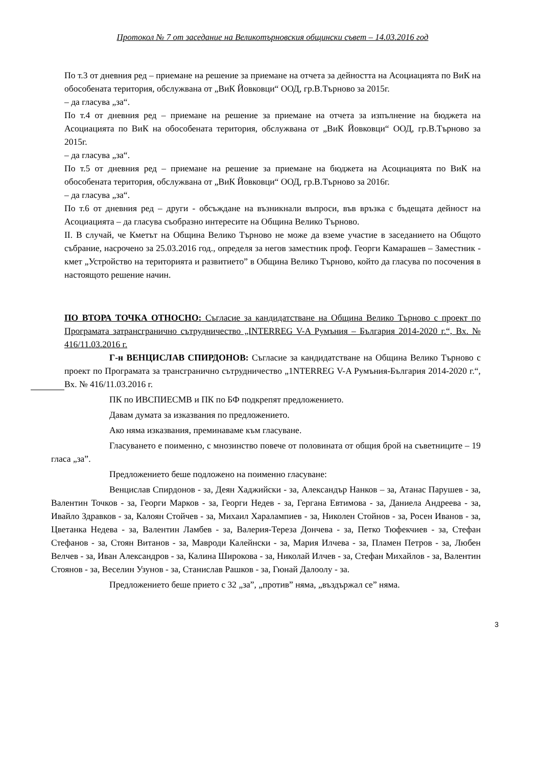Протокол № 7 от заседание на Великотърновския общински съвет – 14.03.2016 год
По т.3 от дневния ред – приемане на решение за приемане на отчета за дейността на Асоциацията по ВиК на обособената територия, обслужвана от „ВиК Йовковци“ ООД, гр.В.Търново за 2015г.
– да гласува „за“.
По т.4 от дневния ред – приемане на решение за приемане на отчета за изпълнение на бюджета на Асоциацията по ВиК на обособената територия, обслужвана от „ВиК Йовковци“ ООД, гр.В.Търново за 2015г.
– да гласува „за“.
По т.5 от дневния ред – приемане на решение за приемане на бюджета на Асоциацията по ВиК на обособената територия, обслужвана от „ВиК Йовковци“ ООД, гр.В.Търново за 2016г.
– да гласува „за“.
По т.6 от дневния ред – други - обсъждане на възникнали въпроси, във връзка с бъдещата дейност на Асоциацията – да гласува съобразно интересите на Община Велико Търново.
II. В случай, че Кметът на Община Велико Търново не може да вземе участие в заседанието на Общото събрание, насрочено за 25.03.2016 год., определя за негов заместник проф. Георги Камарашев – Заместник - кмет „Устройство на територията и развитието” в Община Велико Търново, който да гласува по посочения в настоящото решение начин.
ПО ВТОРА ТОЧКА ОТНОСНО: Съгласие за кандидатстване на Община Велико Търново с проект по Програмата затрансгранично сътрудничество „INTERREG V-A Румъния – България 2014-2020 г.“, Вх. № 416/11.03.2016 г.
Г-н ВЕНЦИСЛАВ СПИРДОНОВ: Съгласие за кандидатстване на Община Велико Търново с проект по Програмата за трансгранично сътрудничество „1NTERREG V-A Румъния-България 2014-2020 г.“, Вх. № 416/11.03.2016 г.
ПК по ИВСПИЕСМВ и ПК по БФ подкрепят предложението.
Давам думата за изказвания по предложението.
Ако няма изказвания, преминаваме към гласуване.
Гласуването е поименно, с мнозинство повече от половината от общия брой на съветниците – 19 гласа „за”.
Предложението беше подложено на поименно гласуване:
Венцислав Спирдонов - за, Деян Хаджийски - за, Александър Нанков – за, Атанас Парушев - за, Валентин Точков - за, Георги Марков - за, Георги Недев - за, Гергана Евтимова - за, Даниела Андреева - за, Ивайло Здравков - за, Калоян Стойчев - за, Михаил Харалампиев - за, Николен Стойнов - за, Росен Иванов - за, Цветанка Недева - за, Валентин Ламбев - за, Валерия-Тереза Дончева - за, Петко Тюфекчиев - за, Стефан Стефанов - за, Стоян Витанов - за, Мавроди Калейнски - за, Мария Илчева - за, Пламен Петров - за, Любен Велчев - за, Иван Александров - за, Калина Широкова - за, Николай Илчев - за, Стефан Михайлов - за, Валентин Стоянов - за, Веселин Узунов - за, Станислав Рашков - за, Гюнай Далоолу - за.
Предложението беше прието с 32 „за”, „против” няма, „въздържал се” няма.
3